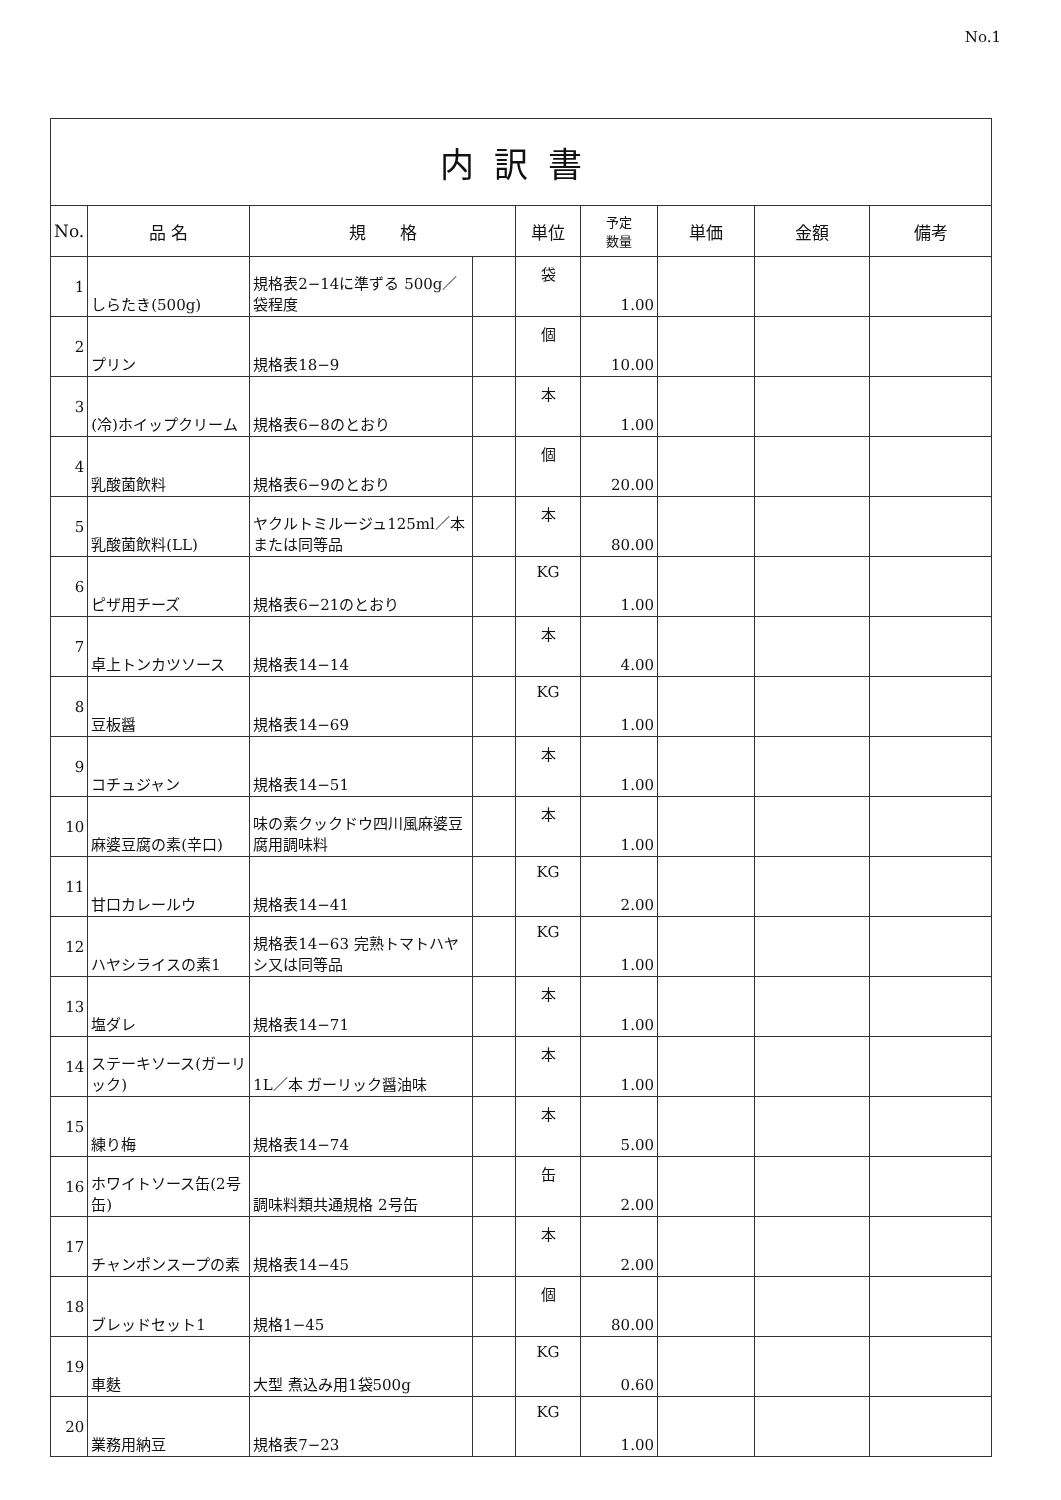No.1
| 内訳書 | | | | | | | | |
| No. | 品 名 | 規 格 | | 単位 | 予定 数量 | 単価 | 金額 | 備考 |
| 1 | しらたき(500g) | 規格表2−14に準ずる 500g／袋程度 | | 袋 | 1.00 | | | |
| 2 | プリン | 規格表18−9 | | 個 | 10.00 | | | |
| 3 | (冷)ホイップクリーム | 規格表6−8のとおり | | 本 | 1.00 | | | |
| 4 | 乳酸菌飲料 | 規格表6−9のとおり | | 個 | 20.00 | | | |
| 5 | 乳酸菌飲料(LL) | ヤクルトミルージュ125ml／本または同等品 | | 本 | 80.00 | | | |
| 6 | ピザ用チーズ | 規格表6−21のとおり | | KG | 1.00 | | | |
| 7 | 卓上トンカツソース | 規格表14−14 | | 本 | 4.00 | | | |
| 8 | 豆板醤 | 規格表14−69 | | KG | 1.00 | | | |
| 9 | コチュジャン | 規格表14−51 | | 本 | 1.00 | | | |
| 10 | 麻婆豆腐の素(辛口) | 味の素クックドウ四川風麻婆豆腐用調味料 | | 本 | 1.00 | | | |
| 11 | 甘口カレールウ | 規格表14−41 | | KG | 2.00 | | | |
| 12 | ハヤシライスの素1 | 規格表14−63 完熟トマトハヤシ又は同等品 | | KG | 1.00 | | | |
| 13 | 塩ダレ | 規格表14−71 | | 本 | 1.00 | | | |
| 14 | ステーキソース(ガーリック) | 1L／本 ガーリック醤油味 | | 本 | 1.00 | | | |
| 15 | 練り梅 | 規格表14−74 | | 本 | 5.00 | | | |
| 16 | ホワイトソース缶(2号缶) | 調味料類共通規格 2号缶 | | 缶 | 2.00 | | | |
| 17 | チャンポンスープの素 | 規格表14−45 | | 本 | 2.00 | | | |
| 18 | ブレッドセット1 | 規格1−45 | | 個 | 80.00 | | | |
| 19 | 車麩 | 大型 煮込み用1袋500g | | KG | 0.60 | | | |
| 20 | 業務用納豆 | 規格表7−23 | | KG | 1.00 | | | |